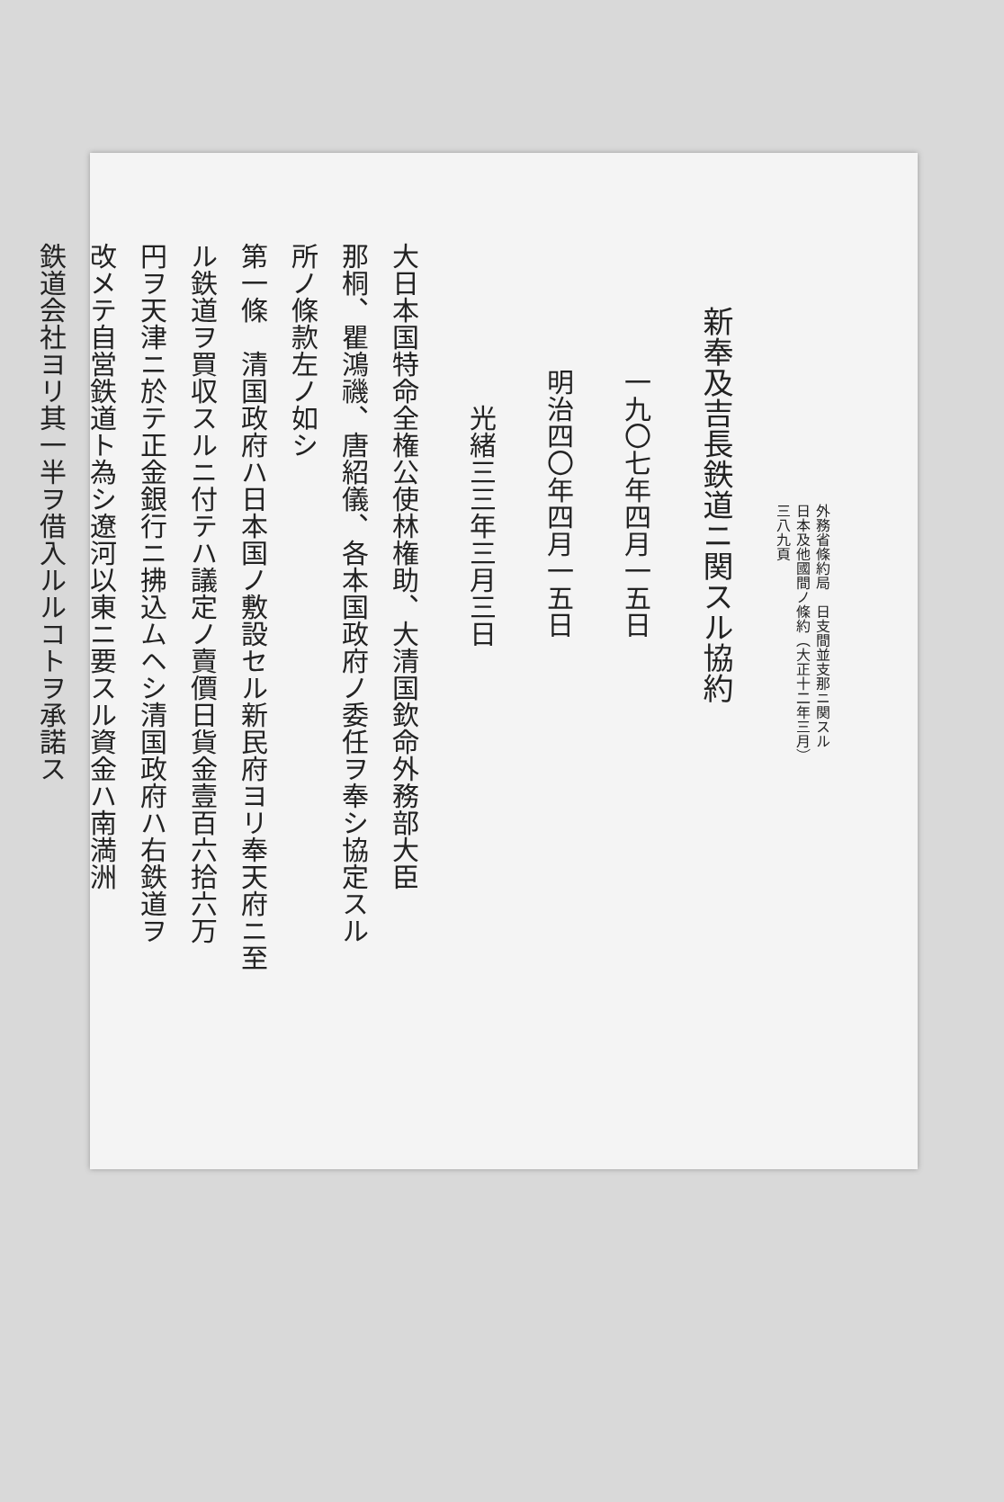外務省條約局　日支間並支那ニ関スル
日本及他國間ノ條約（大正十二年三月）
三八九頁
新奉及吉長鉄道ニ関スル協約
一九〇七年四月一五日
明治四〇年四月一五日
光緒三三年三月三日
大日本国特命全権公使林権助、大清国欽命外務部大臣
那桐、瞿鴻禨、唐紹儀、各本国政府ノ委任ヲ奉シ協定スル
所ノ條款左ノ如シ
第一條　清国政府ハ日本国ノ敷設セル新民府ヨリ奉天府ニ至
ル鉄道ヲ買収スルニ付テハ議定ノ賣價日貨金壹百六拾六万
円ヲ天津ニ於テ正金銀行ニ拂込ムヘシ清国政府ハ右鉄道ヲ
改メテ自営鉄道ト為シ遼河以東ニ要スル資金ハ南満洲
鉄道会社ヨリ其一半ヲ借入ルルコトヲ承諾ス